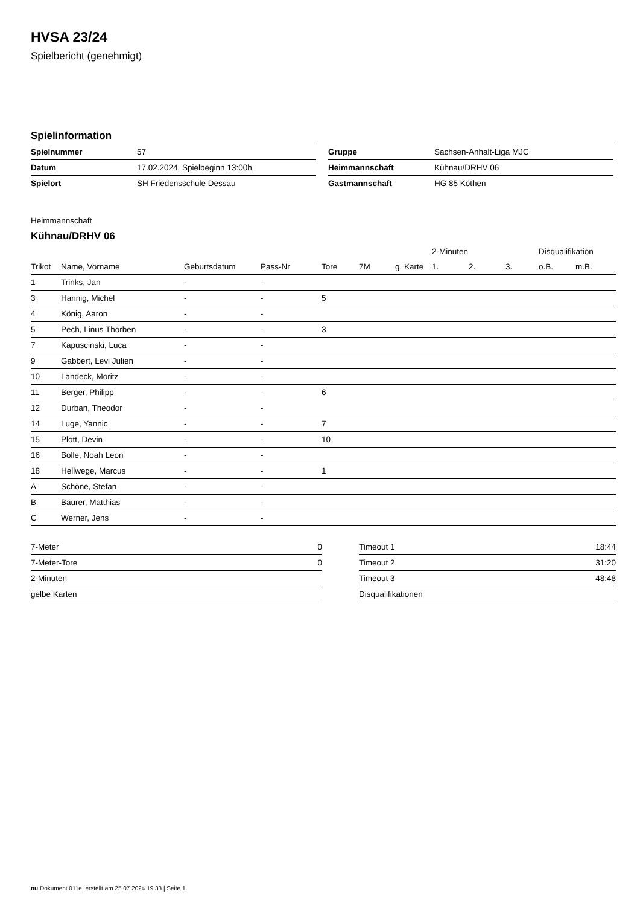HVSA 23/24
Spielbericht (genehmigt)
Spielinformation
| Spielnummer | 57 |
| Datum | 17.02.2024, Spielbeginn 13:00h |
| Spielort | SH Friedensschule Dessau |
| Gruppe | Sachsen-Anhalt-Liga MJC |
| Heimmannschaft | Kühnau/DRHV 06 |
| Gastmannschaft | HG 85 Köthen |
Heimmannschaft
Kühnau/DRHV 06
| | | | | | | | 2-Minuten | | | Disqualifikation | |
| --- | --- | --- | --- | --- | --- | --- | --- | --- | --- | --- | --- |
| Trikot | Name, Vorname | Geburtsdatum | Pass-Nr | Tore | 7M | g. Karte | 1. | 2. | 3. | o.B. | m.B. |
| 1 | Trinks, Jan | - | - | | | | | | | | |
| 3 | Hannig, Michel | - | - | 5 | | | | | | | |
| 4 | König, Aaron | - | - | | | | | | | | |
| 5 | Pech, Linus Thorben | - | - | 3 | | | | | | | |
| 7 | Kapuscinski, Luca | - | - | | | | | | | | |
| 9 | Gabbert, Levi Julien | - | - | | | | | | | | |
| 10 | Landeck, Moritz | - | - | | | | | | | | |
| 11 | Berger, Philipp | - | - | 6 | | | | | | | |
| 12 | Durban, Theodor | - | - | | | | | | | | |
| 14 | Luge, Yannic | - | - | 7 | | | | | | | |
| 15 | Plott, Devin | - | - | 10 | | | | | | | |
| 16 | Bolle, Noah Leon | - | - | | | | | | | | |
| 18 | Hellwege, Marcus | - | - | 1 | | | | | | | |
| A | Schöne, Stefan | - | - | | | | | | | | |
| B | Bäurer, Matthias | - | - | | | | | | | | |
| C | Werner, Jens | - | - | | | | | | | | |
| 7-Meter | 0 |
| 7-Meter-Tore | 0 |
| 2-Minuten | |
| gelbe Karten | |
| Timeout 1 | 18:44 |
| Timeout 2 | 31:20 |
| Timeout 3 | 48:48 |
| Disqualifikationen | |
nu.Dokument 011e, erstellt am 25.07.2024 19:33 | Seite 1